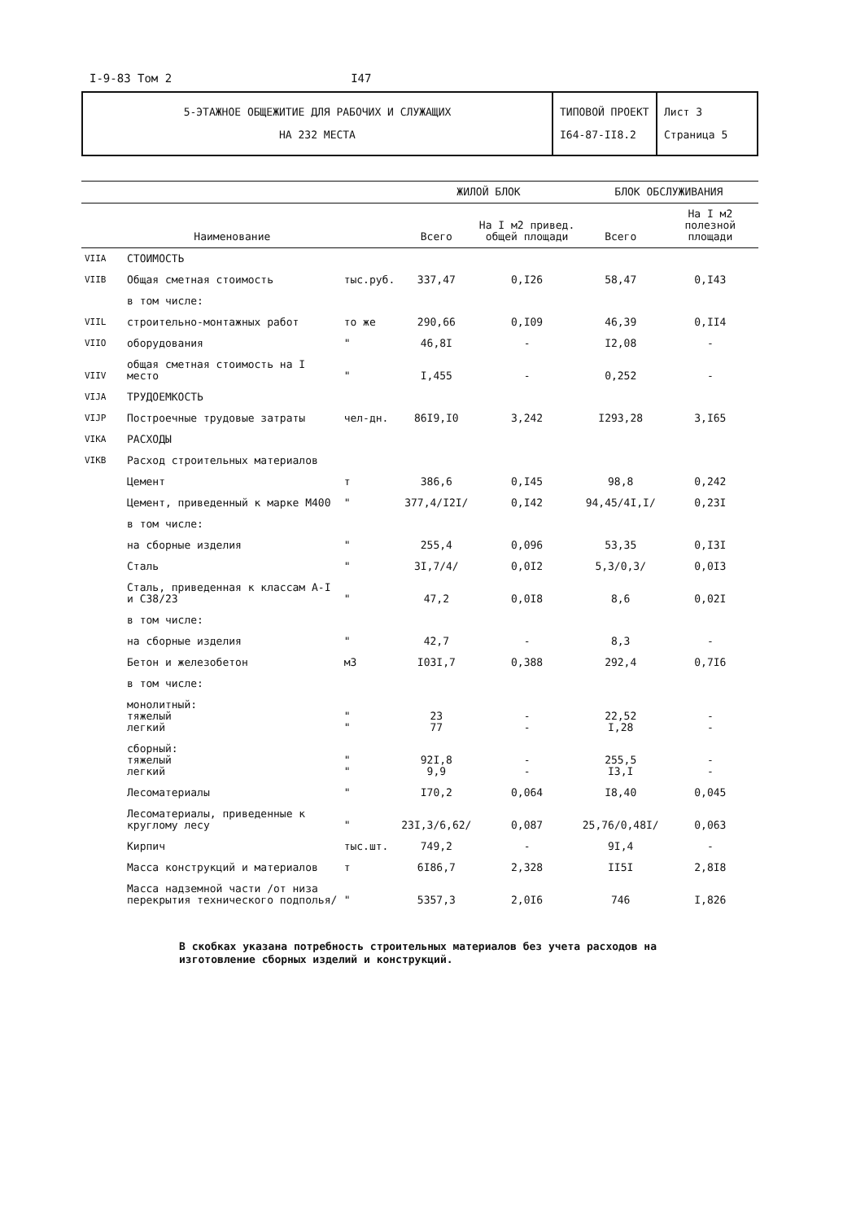I-9-83 Том 2 I47
| 5-ЭТАЖНОЕ ОБЩЕЖИТИЕ ДЛЯ РАБОЧИХ И СЛУЖАЩИХ НА 232 МЕСТА | ТИПОВОЙ ПРОЕКТ I64-87-II8.2 | Лист 3 Страница 5 |
| | | | ЖИЛОЙ БЛОК | | БЛОК ОБСЛУЖИВАНИЯ | |
| --- | --- | --- | --- | --- | --- | --- |
| | Наименование | | Всего | На I м2 привед. общей площади | Всего | На I м2 полезной площади |
| VIIA | СТОИМОСТЬ | | | | | |
| VIIB | Общая сметная стоимость | тыс.руб. | 337,47 | 0,I26 | 58,47 | 0,I43 |
| | в том числе: | | | | | |
| VIIL | строительно-монтажных работ | то же | 290,66 | 0,I09 | 46,39 | 0,II4 |
| VIIO | оборудования | " | 46,8I | - | I2,08 | - |
| VIIV | общая сметная стоимость на I место | " | I,455 | - | 0,252 | - |
| VIJA | ТРУДОЕМКОСТЬ | | | | | |
| VIJP | Построечные трудовые затраты | чел-дн. | 86I9,I0 | 3,242 | I293,28 | 3,I65 |
| VIKA | РАСХОДЫ | | | | | |
| VIKB | Расход строительных материалов | | | | | |
| | Цемент | т | 386,6 | 0,I45 | 98,8 | 0,242 |
| | Цемент, приведенный к марке М400 | " | 377,4/I2I/ | 0,I42 | 94,45/4I,I/ | 0,23I |
| | в том числе: | | | | | |
| | на сборные изделия | " | 255,4 | 0,096 | 53,35 | 0,I3I |
| | Сталь | " | 3I,7/4/ | 0,0I2 | 5,3/0,3/ | 0,0I3 |
| | Сталь, приведенная к классам А-I и С38/23 | " | 47,2 | 0,0I8 | 8,6 | 0,02I |
| | в том числе: | | | | | |
| | на сборные изделия | " | 42,7 | - | 8,3 | - |
| | Бетон и железобетон | м3 | I03I,7 | 0,388 | 292,4 | 0,7I6 |
| | в том числе: | | | | | |
| | монолитный: тяжелый легкий | " " | 23 77 | - - | 22,52 I,28 | - - |
| | сборный: тяжелый легкий | " " | 92I,8 9,9 | - - | 255,5 I3,I | - - |
| | Лесоматериалы | " | I70,2 | 0,064 | I8,40 | 0,045 |
| | Лесоматериалы, приведенные к круглому лесу | " | 23I,3/6,62/ | 0,087 | 25,76/0,48I/ | 0,063 |
| | Кирпич | тыс.шт. | 749,2 | - | 9I,4 | - |
| | Масса конструкций и материалов | т | 6I86,7 | 2,328 | II5I | 2,8I8 |
| | Масса надземной части /от низа перекрытия технического подполья/ | " | 5357,3 | 2,0I6 | 746 | I,826 |
В скобках указана потребность строительных материалов без учета расходов на изготовление сборных изделий и конструкций.